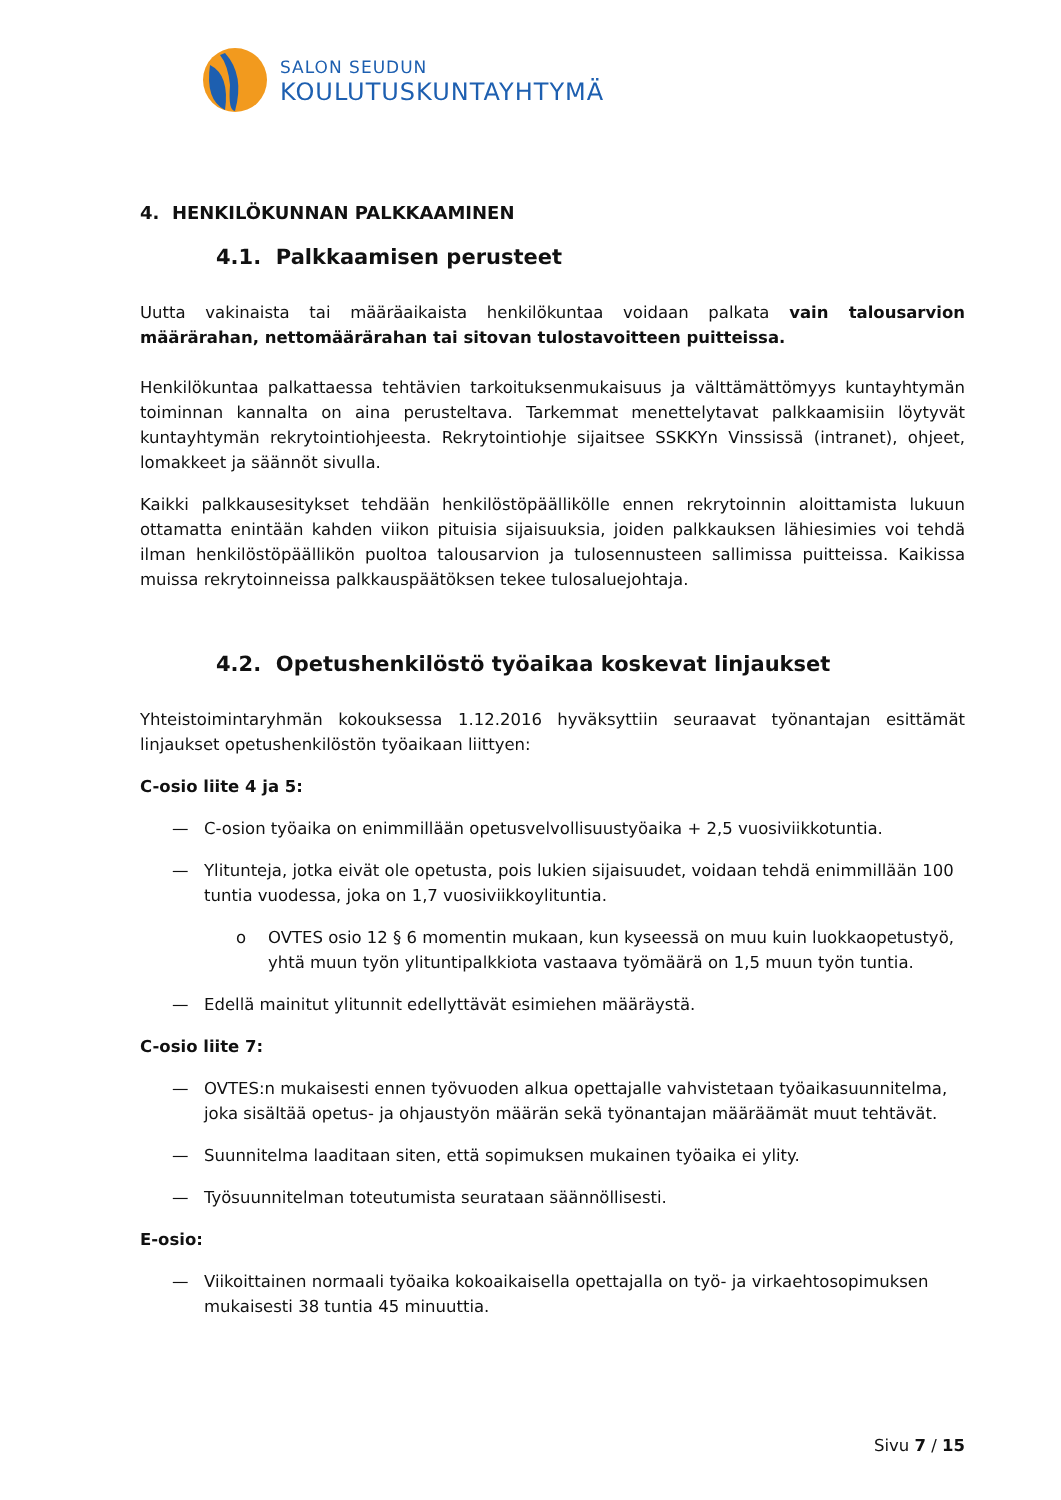SALON SEUDUN
KOULUTUSKUNTAYHTYMÄ
4. HENKILÖKUNNAN PALKKAAMINEN
4.1. Palkkaamisen perusteet
Uutta vakinaista tai määräaikaista henkilökuntaa voidaan palkata vain talousarvion määrärahan, nettomäärärahan tai sitovan tulostavoitteen puitteissa.
Henkilökuntaa palkattaessa tehtävien tarkoituksenmukaisuus ja välttämättömyys kuntayhtymän toiminnan kannalta on aina perusteltava. Tarkemmat menettelytavat palkkaamisiin löytyvät kuntayhtymän rekrytointiohjeesta. Rekrytointiohje sijaitsee SSKKYn Vinssissä (intranet), ohjeet, lomakkeet ja säännöt sivulla.
Kaikki palkkausesitykset tehdään henkilöstöpäällikölle ennen rekrytoinnin aloittamista lukuun ottamatta enintään kahden viikon pituisia sijaisuuksia, joiden palkkauksen lähiesimies voi tehdä ilman henkilöstöpäällikön puoltoa talousarvion ja tulosennusteen sallimissa puitteissa. Kaikissa muissa rekrytoinneissa palkkauspäätöksen tekee tulosaluejohtaja.
4.2. Opetushenkilöstö työaikaa koskevat linjaukset
Yhteistoimintaryhmän kokouksessa 1.12.2016 hyväksyttiin seuraavat työnantajan esittämät linjaukset opetushenkilöstön työaikaan liittyen:
C-osio liite 4 ja 5:
— C-osion työaika on enimmillään opetusvelvollisuustyöaika + 2,5 vuosiviikkotuntia.
— Ylitunteja, jotka eivät ole opetusta, pois lukien sijaisuudet, voidaan tehdä enimmillään 100 tuntia vuodessa, joka on 1,7 vuosiviikkoylituntia.
o OVTES osio 12 § 6 momentin mukaan, kun kyseessä on muu kuin luokkaopetustyö, yhtä muun työn ylituntipalkkiota vastaava työmäärä on 1,5 muun työn tuntia.
— Edellä mainitut ylitunnit edellyttävät esimiehen määräystä.
C-osio liite 7:
— OVTES:n mukaisesti ennen työvuoden alkua opettajalle vahvistetaan työaikasuunnitelma, joka sisältää opetus- ja ohjaustyön määrän sekä työnantajan määräämät muut tehtävät.
— Suunnitelma laaditaan siten, että sopimuksen mukainen työaika ei ylity.
— Työsuunnitelman toteutumista seurataan säännöllisesti.
E-osio:
— Viikoittainen normaali työaika kokoaikaisella opettajalla on työ- ja virkaehtosopimuksen mukaisesti 38 tuntia 45 minuuttia.
Sivu 7 / 15